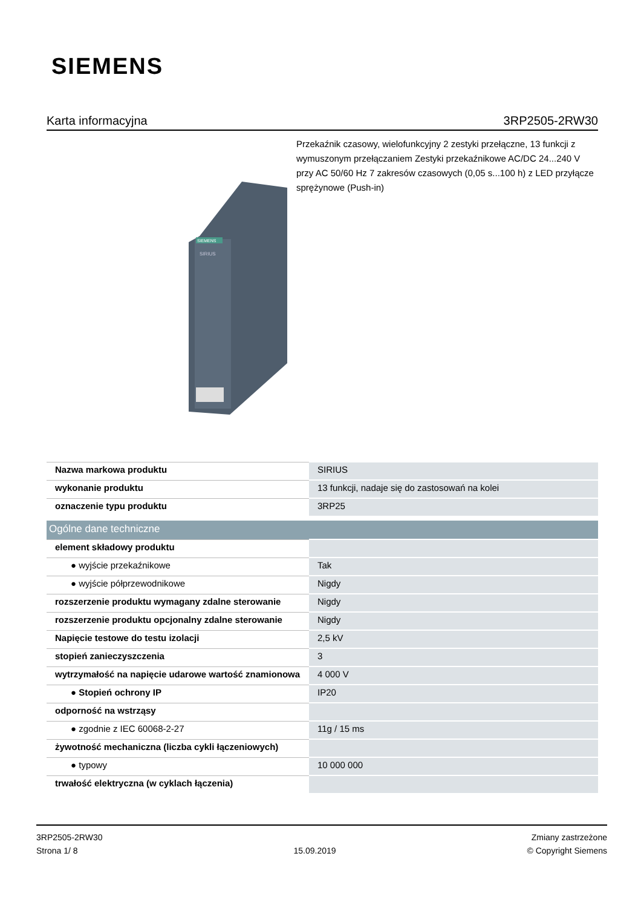SIEMENS
Karta informacyjna 3RP2505-2RW30
Przekaźnik czasowy, wielofunkcyjny 2 zestyki przełączne, 13 funkcji z wymuszonym przełączaniem Zestyki przekaźnikowe AC/DC 24...240 V przy AC 50/60 Hz 7 zakresów czasowych (0,05 s...100 h) z LED przyłącze sprężynowe (Push-in)
SIEMENS
SIRIUS
| Nazwa markowa produktu | SIRIUS |
| wykonanie produktu | 13 funkcji, nadaje się do zastosowań na kolei |
| oznaczenie typu produktu | 3RP25 |
| Ogólne dane techniczne | |
| element składowy produktu | |
| ● wyjście przekaźnikowe | Tak |
| ● wyjście półprzewodnikowe | Nigdy |
| rozszerzenie produktu wymagany zdalne sterowanie | Nigdy |
| rozszerzenie produktu opcjonalny zdalne sterowanie | Nigdy |
| Napięcie testowe do testu izolacji | 2,5 kV |
| stopień zanieczyszczenia | 3 |
| wytrzymałość na napięcie udarowe wartość znamionowa | 4 000 V |
| ● Stopień ochrony IP | IP20 |
| odporność na wstrząsy | |
| ● zgodnie z IEC 60068-2-27 | 11g / 15 ms |
| żywotność mechaniczna (liczba cykli łączeniowych) | |
| ● typowy | 10 000 000 |
| trwałość elektryczna (w cyklach łączenia) | |
3RP2505-2RW30
Strona 1/ 8
15.09.2019
Zmiany zastrzeżone
© Copyright Siemens